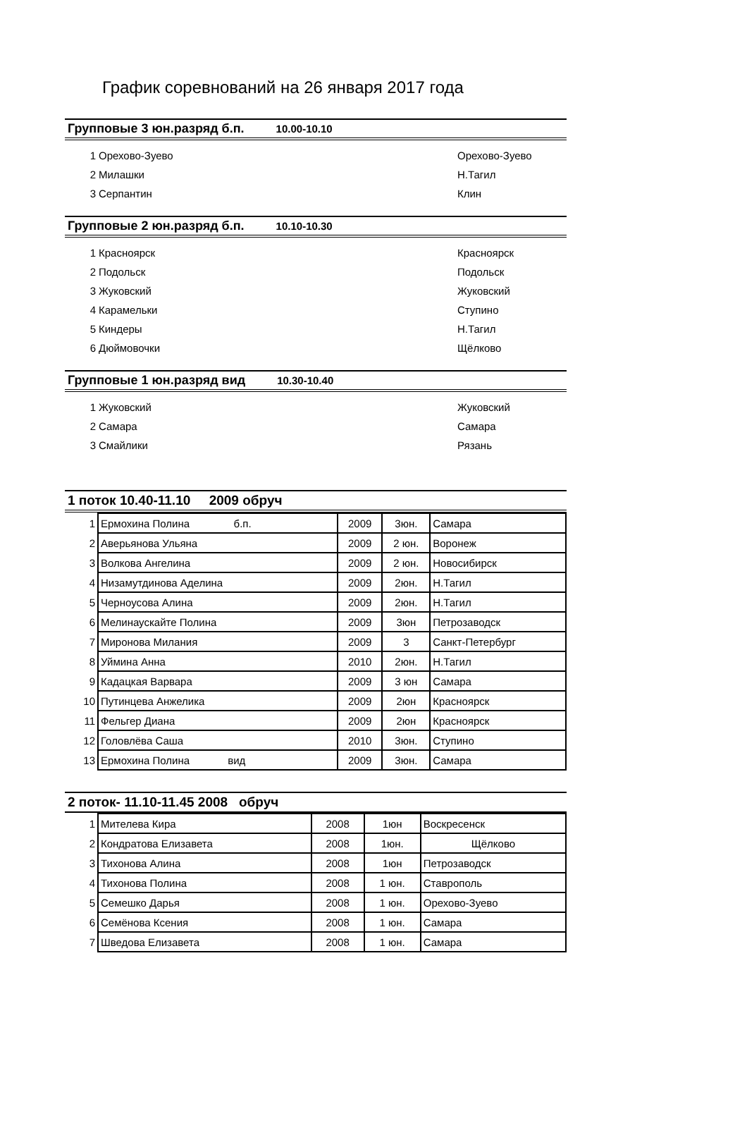График соревнований на 26 января 2017 года
Групповые 3 юн.разряд б.п. 10.00-10.10
| 1 | Орехово-Зуево | Орехово-Зуево |
| 2 | Милашки | Н.Тагил |
| 3 | Серпантин | Клин |
Групповые 2 юн.разряд б.п. 10.10-10.30
| 1 | Красноярск | Красноярск |
| 2 | Подольск | Подольск |
| 3 | Жуковский | Жуковский |
| 4 | Карамельки | Ступино |
| 5 | Киндеры | Н.Тагил |
| 6 | Дюймовочки | Щёлково |
Групповые 1 юн.разряд вид 10.30-10.40
| 1 | Жуковский | Жуковский |
| 2 | Самара | Самара |
| 3 | Смайлики | Рязань |
1 поток 10.40-11.10 2009 обруч
| 1 | Ермохина Полина б.п. | 2009 | 3юн. | Самара |
| 2 | Аверьянова Ульяна | 2009 | 2 юн. | Воронеж |
| 3 | Волкова Ангелина | 2009 | 2 юн. | Новосибирск |
| 4 | Низамутдинова Аделина | 2009 | 2юн. | Н.Тагил |
| 5 | Черноусова Алина | 2009 | 2юн. | Н.Тагил |
| 6 | Мелинаускайте Полина | 2009 | 3юн | Петрозаводск |
| 7 | Миронова Милания | 2009 | 3 | Санкт-Петербург |
| 8 | Уймина Анна | 2010 | 2юн. | Н.Тагил |
| 9 | Кадацкая Варвара | 2009 | 3 юн | Самара |
| 10 | Путинцева Анжелика | 2009 | 2юн | Красноярск |
| 11 | Фельгер Диана | 2009 | 2юн | Красноярск |
| 12 | Головлёва Саша | 2010 | 3юн. | Ступино |
| 13 | Ермохина Полина вид | 2009 | 3юн. | Самара |
2 поток- 11.10-11.45 2008 обруч
| 1 | Мителева Кира | 2008 | 1юн | Воскресенск |
| 2 | Кондратова Елизавета | 2008 | 1юн. | Щёлково |
| 3 | Тихонова Алина | 2008 | 1юн | Петрозаводск |
| 4 | Тихонова Полина | 2008 | 1 юн. | Ставрополь |
| 5 | Семешко Дарья | 2008 | 1 юн. | Орехово-Зуево |
| 6 | Семёнова Ксения | 2008 | 1 юн. | Самара |
| 7 | Шведова Елизавета | 2008 | 1 юн. | Самара |